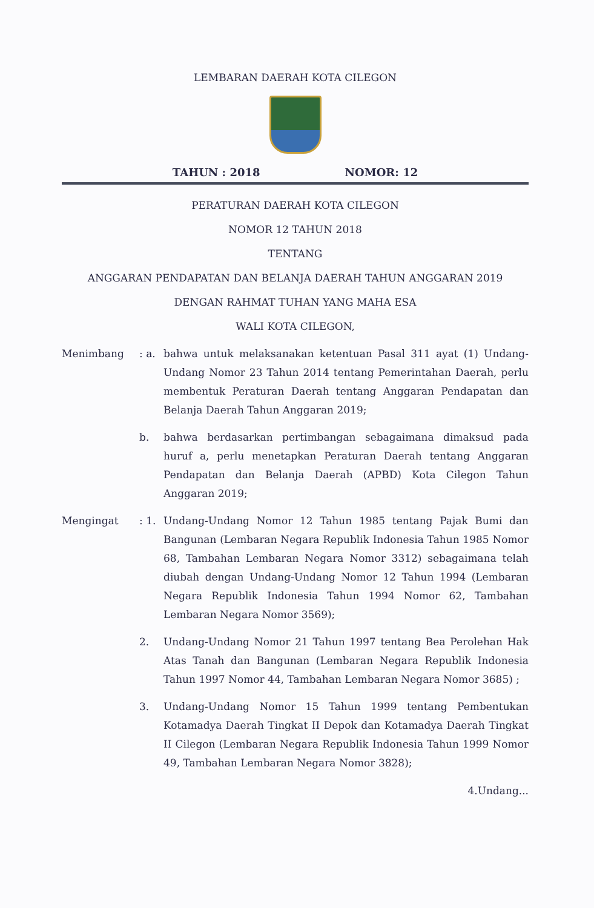LEMBARAN DAERAH KOTA CILEGON
TAHUN : 2018 NOMOR: 12
PERATURAN DAERAH KOTA CILEGON
NOMOR 12 TAHUN 2018
TENTANG
ANGGARAN PENDAPATAN DAN BELANJA DAERAH TAHUN ANGGARAN 2019
DENGAN RAHMAT TUHAN YANG MAHA ESA
WALI KOTA CILEGON,
Menimbang : a.
bahwa untuk melaksanakan ketentuan Pasal 311 ayat (1) Undang-Undang Nomor 23 Tahun 2014 tentang Pemerintahan Daerah, perlu membentuk Peraturan Daerah tentang Anggaran Pendapatan dan Belanja Daerah Tahun Anggaran 2019;
b. bahwa berdasarkan pertimbangan sebagaimana dimaksud pada huruf a, perlu menetapkan Peraturan Daerah tentang Anggaran Pendapatan dan Belanja Daerah (APBD) Kota Cilegon Tahun Anggaran 2019;
Mengingat : 1.
Undang-Undang Nomor 12 Tahun 1985 tentang Pajak Bumi dan Bangunan (Lembaran Negara Republik Indonesia Tahun 1985 Nomor 68, Tambahan Lembaran Negara Nomor 3312) sebagaimana telah diubah dengan Undang-Undang Nomor 12 Tahun 1994 (Lembaran Negara Republik Indonesia Tahun 1994 Nomor 62, Tambahan Lembaran Negara Nomor 3569);
2. Undang-Undang Nomor 21 Tahun 1997 tentang Bea Perolehan Hak Atas Tanah dan Bangunan (Lembaran Negara Republik Indonesia Tahun 1997 Nomor 44, Tambahan Lembaran Negara Nomor 3685) ;
3. Undang-Undang Nomor 15 Tahun 1999 tentang Pembentukan Kotamadya Daerah Tingkat II Depok dan Kotamadya Daerah Tingkat II Cilegon (Lembaran Negara Republik Indonesia Tahun 1999 Nomor 49, Tambahan Lembaran Negara Nomor 3828);
4.Undang...